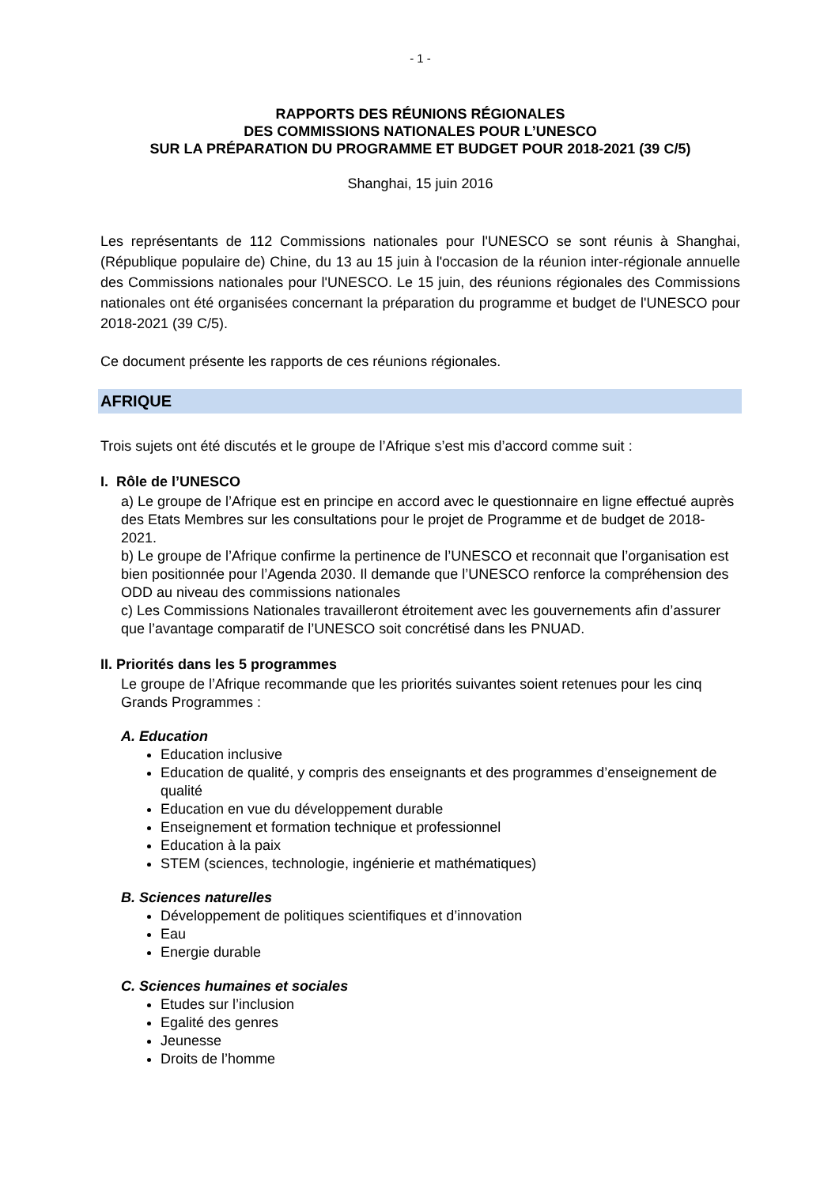- 1 -
RAPPORTS DES RÉUNIONS RÉGIONALES
DES COMMISSIONS NATIONALES POUR L’UNESCO
SUR LA PRÉPARATION DU PROGRAMME ET BUDGET POUR 2018-2021 (39 C/5)
Shanghai, 15 juin 2016
Les représentants de 112 Commissions nationales pour l'UNESCO se sont réunis à Shanghai, (République populaire de) Chine, du 13 au 15 juin à l'occasion de la réunion inter-régionale annuelle des Commissions nationales pour l'UNESCO. Le 15 juin, des réunions régionales des Commissions nationales ont été organisées concernant la préparation du programme et budget de l'UNESCO pour 2018-2021 (39 C/5).
Ce document présente les rapports de ces réunions régionales.
AFRIQUE
Trois sujets ont été discutés et le groupe de l’Afrique s’est mis d’accord comme suit :
I. Rôle de l’UNESCO
a) Le groupe de l’Afrique est en principe en accord avec le questionnaire en ligne effectué auprès des Etats Membres sur les consultations pour le projet de Programme et de budget de 2018-2021.
b) Le groupe de l’Afrique confirme la pertinence de l’UNESCO et reconnait que l’organisation est bien positionnée pour l’Agenda 2030. Il demande que l’UNESCO renforce la compréhension des ODD au niveau des commissions nationales
c) Les Commissions Nationales travailleront étroitement avec les gouvernements afin d’assurer que l’avantage comparatif de l’UNESCO soit concrétisé dans les PNUAD.
II. Priorités dans les 5 programmes
Le groupe de l’Afrique recommande que les priorités suivantes soient retenues pour les cinq Grands Programmes :
A. Education
Education inclusive
Education de qualité, y compris des enseignants et des programmes d’enseignement de qualité
Education en vue du développement durable
Enseignement et formation technique et professionnel
Education à la paix
STEM (sciences, technologie, ingénierie et mathématiques)
B. Sciences naturelles
Développement de politiques scientifiques et d’innovation
Eau
Energie durable
C. Sciences humaines et sociales
Etudes sur l’inclusion
Egalité des genres
Jeunesse
Droits de l’homme